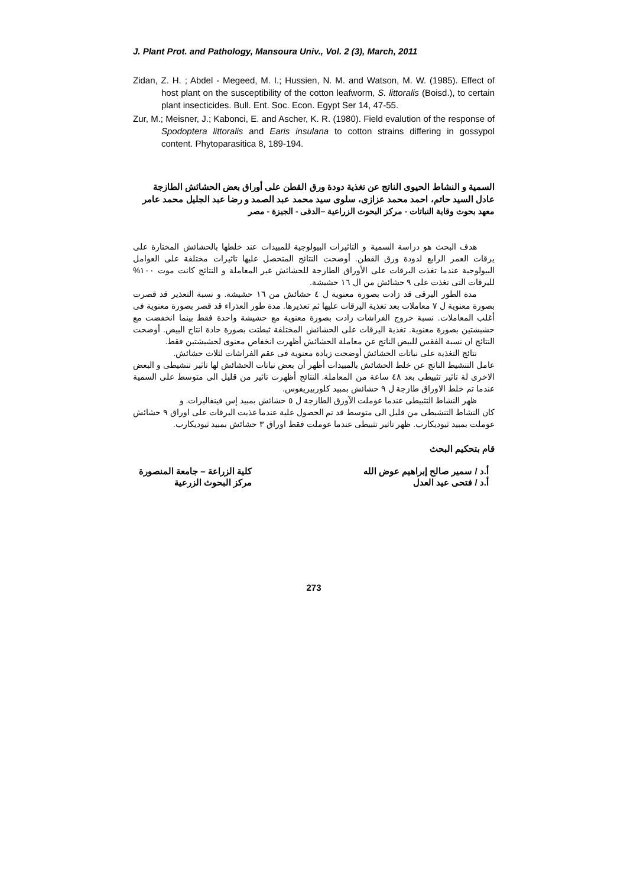J. Plant Prot. and Pathology, Mansoura Univ., Vol. 2 (3), March, 2011
Zidan, Z. H. ; Abdel - Megeed, M. I.; Hussien, N. M. and Watson, M. W. (1985). Effect of host plant on the susceptibility of the cotton leafworm, S. littoralis (Boisd.), to certain plant insecticides. Bull. Ent. Soc. Econ. Egypt Ser 14, 47-55.
Zur, M.; Meisner, J.; Kabonci, E. and Ascher, K. R. (1980). Field evalution of the response of Spodoptera littoralis and Earis insulana to cotton strains differing in gossypol content. Phytoparasitica 8, 189-194.
السمية و النشاط الحيوى الناتج عن تغذية دودة ورق القطن على أوراق بعض الحشائش الطازجة
عادل السيد حاتم، احمد محمد عزازى، سلوى سيد محمد عبد الصمد و رضا عبد الجليل محمد عامر
معهد بحوث وقاية النباتات - مركز البحوث الزراعية –الدقى - الجيزة - مصر
هدف البحث هو دراسة السمية و التاثيرات البيولوجية للمبيدات عند خلطها بالحشائش المختارة على يرقات العمر الرابع لدودة ورق القطن. أوضحت النتائج المتحصل عليها تاثيرات مختلفة على العوامل البيولوجية عندما تغذت اليرقات على الأوراق الطازجة للحشائش غير المعاملة و النتائج كانت موت ١٠٠% لليرقات التى تغذت على ٩ حشائش من ال ١٦ حشيشة.
مدة الطور اليرقى قد زادت بصورة معنوية ل ٤ حشائش من ١٦ حشيشة. و نسبة التعذير قد قصرت بصورة معنوية ل ٧ معاملات بعد تغذية اليرقات عليها ثم تعذيرها. مدة طور العذراء قد قصر بصورة معنوية فى أغلب المعاملات. نسبة خروج الفراشات زادت بصورة معنوية مع حشيشة واحدة فقط بينما انخفضت مع حشيشتين بصورة معنوية. تغذية اليرقات على الحشائش المختلفة ثبطتت بصورة حادة انتاج البيض. أوضحت النتائج ان نسبة الفقس للبيض الناتج عن معاملة الحشائش أظهرت انخفاض معنوى لحشيشتين فقط.
نتائج التغذية على نباتات الحشائش أوضحت زيادة معنوية فى عقم الفراشات لثلاث حشائش.
عامل التنشيط الناتج عن خلط الحشائش بالمبيدات أظهر أن بعض نباتات الحشائش لها تاثير تنشيطى و البعض الاخرى لة تاثير تثبيطى بعد ٤٨ ساعة من المعاملة. النتائج أظهرت تاثير من قليل الى متوسط على السمية عندما تم خلط الاوراق طازجة ل ٩ حشائش بمبيد كلوربيريفوس.
ظهر النشاط التثبيطى عندما عوملت الآورق الطازجة ل ٥ حشائش بمبيد إس فينفاليرات. و
كان النشاط التنشيطى من قليل الى متوسط قد تم الحصول علية عندما غذيت اليرقات على اوراق ٩ حشائش عوملت بمبيد ثيوديكارب. ظهر تاثير تثبيطى عندما عوملت فقط اوراق ٣ حشائش بمبيد ثيوديكارب.
قام بتحكيم البحث
أ.د / سمير صالح إبراهيم عوض الله
أ.د / فتحى عيد العدل
كلية الزراعة – جامعة المنصورة
مركز البحوث الزرعية
273